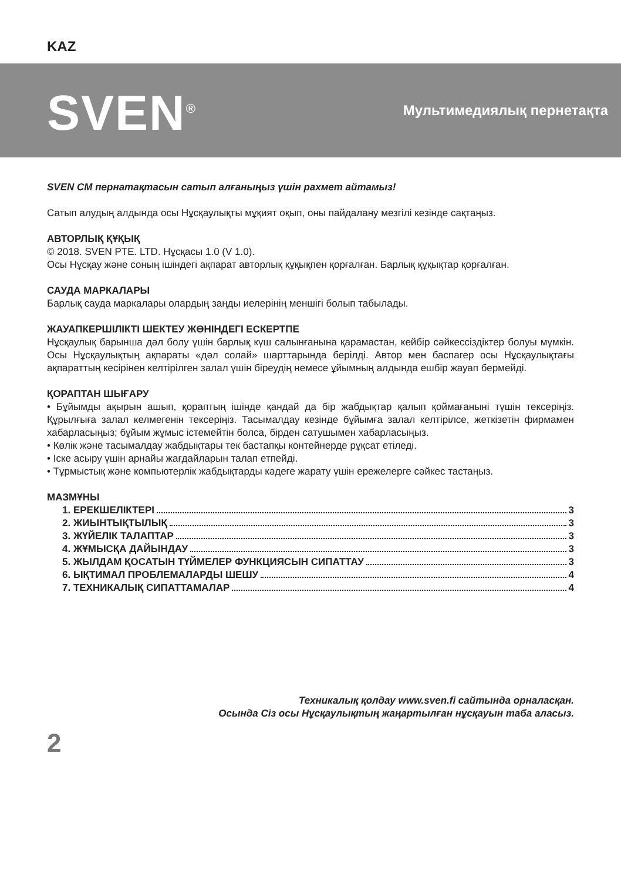KAZ
SVEN<sup>®</sup> Мультимедиялық пернетақта
SVEN CM пернатақтасын сатып алғаныңыз үшін рахмет айтамыз!
Сатып алудың алдында осы Нұсқаулықты мұқият оқып, оны пайдалану мезгілі кезінде сақтаңыз.
АВТОРЛЫҚ ҚҰҚЫҚ
© 2018. SVEN PTE. LTD. Нұсқасы 1.0 (V 1.0).
Осы Нұсқау және соның ішіндегі ақпарат авторлық құқықпен қорғалған. Барлық құқықтар қорғалған.
САУДА МАРКАЛАРЫ
Барлық сауда маркалары олардың заңды иелерінің меншігі болып табылады.
ЖАУАПКЕРШІЛІКТІ ШЕКТЕУ ЖӨНІНДЕГІ ЕСКЕРТПЕ
Нұсқаулық барынша дәл болу үшін барлық күш салынғанына қарамастан, кейбір сәйкессіздіктер болуы мүмкін. Осы Нұсқаулықтың ақпараты «дәл солай» шарттарында берілді. Автор мен баспагер осы Нұсқаулықтағы ақпараттың кесірінен келтірілген залал үшін біреудің немесе ұйымның алдында ешбір жауап бермейді.
ҚОРАПТАН ШЫҒАРУ
• Бұйымды ақырын ашып, қораптың ішінде қандай да бір жабдықтар қалып қоймағанынi түшін тексеріңіз. Құрылғыға залал келмегенін тексеріңіз. Тасымалдау кезінде бұйымға залал келтірілсе, жеткізетін фирмамен хабарласыңыз; бұйым жұмыс істемейтін болса, бірден сатушымен хабарласыңыз.
• Көлік және тасымалдау жабдықтары тек бастапқы контейнерде рұқсат етіледі.
• Іске асыру үшін арнайы жағдайларын талап етпейді.
• Тұрмыстық және компьютерлік жабдықтарды кәдеге жарату үшін ережелерге сәйкес тастаңыз.
МАЗМҰНЫ
1. ЕРЕКШЕЛІКТЕРІ 3
2. ЖИЫНТЫҚТЫЛЫҚ 3
3. ЖҮЙЕЛІК ТАЛАПТАР 3
4. ЖҰМЫСҚА ДАЙЫНДАУ 3
5. ЖЫЛДАМ ҚОСАТЫН ТҮЙМЕЛЕР ФУНКЦИЯСЫН СИПАТТАУ 3
6. ЫҚТИМАЛ ПРОБЛЕМАЛАРДЫ ШЕШУ 4
7. ТЕХНИКАЛЫҚ СИПАТТАМАЛАР 4
Техникалық қолдау www.sven.fi сайтында орналасқан.
Осында Сіз осы Нұсқаулықтың жаңартылған нұсқауын таба аласыз.
2